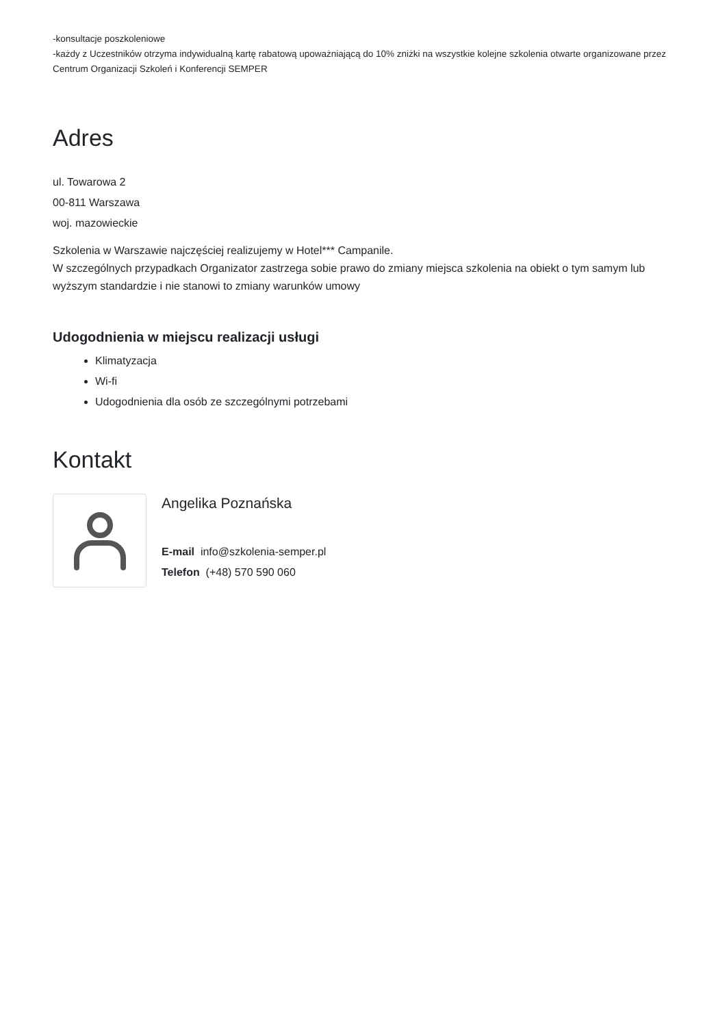-konsultacje poszkoleniowe
-każdy z Uczestników otrzyma indywidualną kartę rabatową upoważniającą do 10% zniżki na wszystkie kolejne szkolenia otwarte organizowane przez Centrum Organizacji Szkoleń i Konferencji SEMPER
Adres
ul. Towarowa 2
00-811 Warszawa
woj. mazowieckie
Szkolenia w Warszawie najczęściej realizujemy w Hotel*** Campanile.
W szczególnych przypadkach Organizator zastrzega sobie prawo do zmiany miejsca szkolenia na obiekt o tym samym lub wyższym standardzie i nie stanowi to zmiany warunków umowy
Udogodnienia w miejscu realizacji usługi
Klimatyzacja
Wi-fi
Udogodnienia dla osób ze szczególnymi potrzebami
Kontakt
Angelika Poznańska
E-mail info@szkolenia-semper.pl
Telefon (+48) 570 590 060